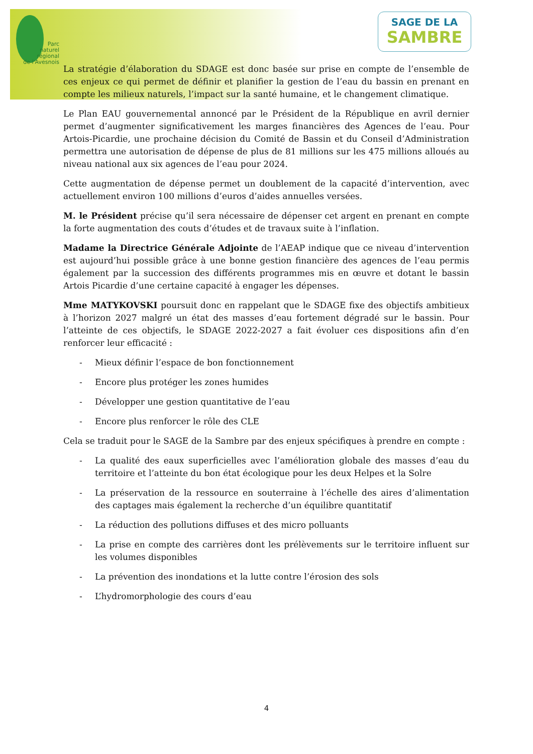Parc
naturel
régional
de l'Avesnois
SAGE DE LA
SAMBRE
La stratégie d’élaboration du SDAGE est donc basée sur prise en compte de l’ensemble de ces enjeux ce qui permet de définir et planifier la gestion de l’eau du bassin en prenant en compte les milieux naturels, l’impact sur la santé humaine, et le changement climatique.
Le Plan EAU gouvernemental annoncé par le Président de la République en avril dernier permet d’augmenter significativement les marges financières des Agences de l’eau. Pour Artois-Picardie, une prochaine décision du Comité de Bassin et du Conseil d’Administration permettra une autorisation de dépense de plus de 81 millions sur les 475 millions alloués au niveau national aux six agences de l’eau pour 2024.
Cette augmentation de dépense permet un doublement de la capacité d’intervention, avec actuellement environ 100 millions d’euros d’aides annuelles versées.
M. le Président précise qu’il sera nécessaire de dépenser cet argent en prenant en compte la forte augmentation des couts d’études et de travaux suite à l’inflation.
Madame la Directrice Générale Adjointe de l’AEAP indique que ce niveau d’intervention est aujourd’hui possible grâce à une bonne gestion financière des agences de l’eau permis également par la succession des différents programmes mis en œuvre et dotant le bassin Artois Picardie d’une certaine capacité à engager les dépenses.
Mme MATYKOVSKI poursuit donc en rappelant que le SDAGE fixe des objectifs ambitieux à l’horizon 2027 malgré un état des masses d’eau fortement dégradé sur le bassin. Pour l’atteinte de ces objectifs, le SDAGE 2022-2027 a fait évoluer ces dispositions afin d’en renforcer leur efficacité :
- Mieux définir l’espace de bon fonctionnement
- Encore plus protéger les zones humides
- Développer une gestion quantitative de l’eau
- Encore plus renforcer le rôle des CLE
Cela se traduit pour le SAGE de la Sambre par des enjeux spécifiques à prendre en compte :
- La qualité des eaux superficielles avec l’amélioration globale des masses d’eau du territoire et l’atteinte du bon état écologique pour les deux Helpes et la Solre
- La préservation de la ressource en souterraine à l’échelle des aires d’alimentation des captages mais également la recherche d’un équilibre quantitatif
- La réduction des pollutions diffuses et des micro polluants
- La prise en compte des carrières dont les prélèvements sur le territoire influent sur les volumes disponibles
- La prévention des inondations et la lutte contre l’érosion des sols
- L’hydromorphologie des cours d’eau
4